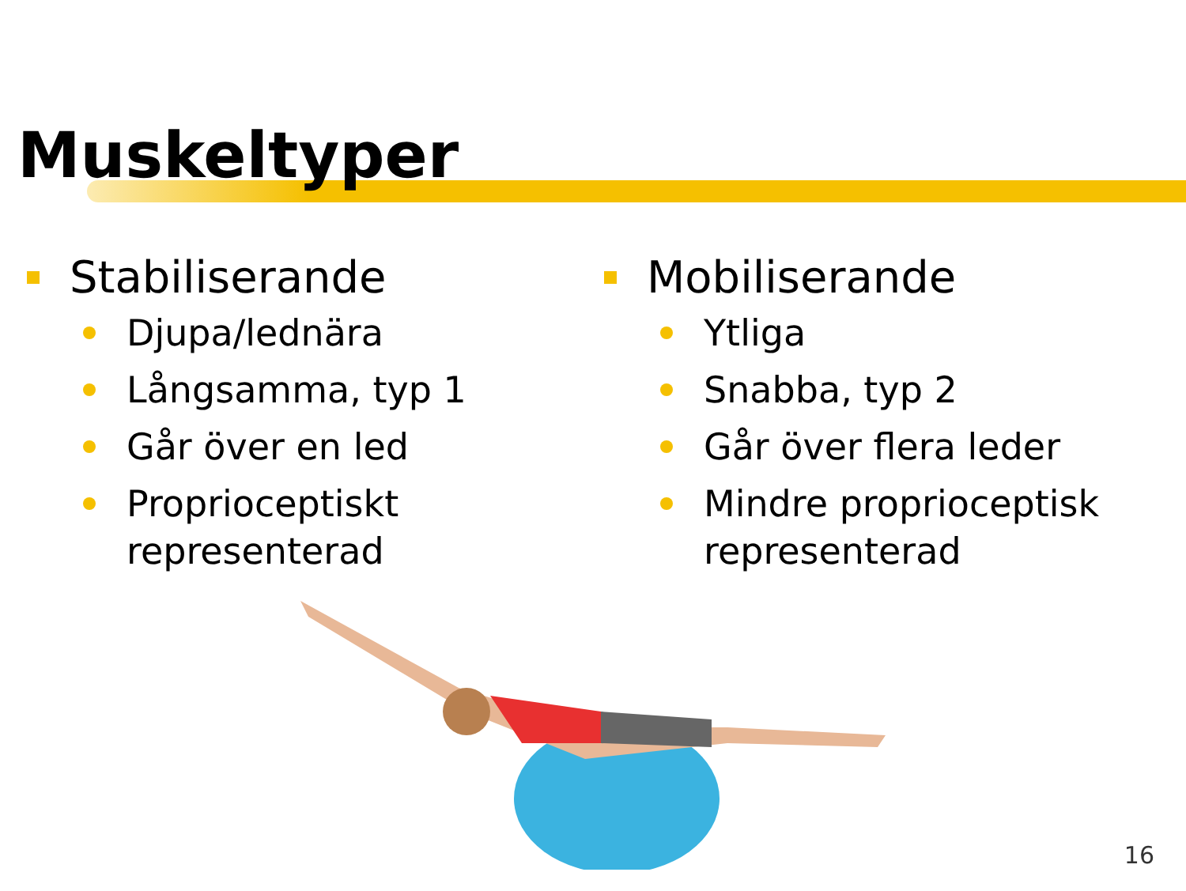Muskeltyper
Stabiliserande
Djupa/lednära
Långsamma, typ 1
Går över en led
Proprioceptiskt representerad
Mobiliserande
Ytliga
Snabba, typ 2
Går över flera leder
Mindre proprioceptisk representerad
16